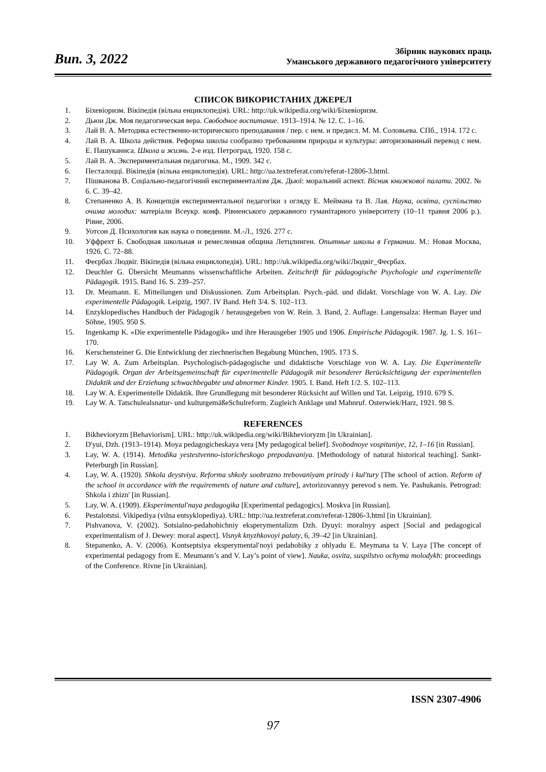Вип. 3, 2022
Збірник наукових праць
Уманського державного педагогічного університету
СПИСОК ВИКОРИСТАНИХ ДЖЕРЕЛ
1. Біхевіоризм. Вікіпедія (вільна енциклопедія). URL: http://uk.wikipedia.org/wiki/Біхевіоризм.
2. Дьюи Дж. Моя педагогическая вера. Свободное воспитание. 1913–1914. № 12. С. 1–16.
3. Лай В. А. Методика естественно-исторического преподавания / пер. с нем. и предисл. М. М. Соловьева. СПб., 1914. 172 с.
4. Лай В. А. Школа действия. Реформа школы сообразно требованиям природы и культуры: авторизованный перевод с нем. Е. Пашуканиса. Школа и жизнь. 2-е изд. Петроград, 1920. 158 с.
5. Лай В. А. Экспериментальная педагогика. М., 1909. 342 с.
6. Песталоцці. Вікіпедія (вільна енциклопедія). URL: http://ua.textreferat.com/referat-12806-3.html.
7. Пішванова В. Соціально-педагогічний експерименталізм Дж. Дьюї: моральний аспект. Вісник книжкової палати. 2002. № 6. С. 39–42.
8. Степаненко А. В. Концепція експериментальної педагогіки з огляду Е. Меймана та В. Лая. Наука, освіта, суспільство очима молодих: матеріали Всеукр. конф. Рівненського державного гуманітарного університету (10–11 травня 2006 р.). Рівне, 2006.
9. Уотсон Д. Психология как наука о поведении. М.-Л., 1926. 277 с.
10. Уффрехт Б. Свободная школьная и ремесленная община Летцлинген. Опытные школы в Германии. М.: Новая Москва, 1926. С. 72–88.
11. Феєрбах Людвіг. Вікіпедія (вільна енциклопедія). URL: http://uk.wikipedia.org/wiki/Людвіг_Феєрбах.
12. Deuchler G. Übersicht Meumanns wissenschaftliche Arbeiten. Zeitschrift für pädagogische Psychologie und experimentelle Pädagogik. 1915. Band 16. S. 239–257.
13. Dr. Meumann. E. Mitteilungen und Diskussionen. Zum Arbeitsplan. Psych.-päd. und didakt. Vorschlage von W. A. Lay. Die experimentelle Pädagogik. Leipzig, 1907. IV Band. Heft 3/4. S. 102–113.
14. Enzyklopedisches Handbuch der Pädagogik / herausgegeben von W. Rein. 3. Band, 2. Auflage. Langensalza: Herman Bayer und Söhne, 1905. 950 S.
15. Ingenkamp K. «Die experimentelle Pädagogik» und ihre Herausgeber 1905 und 1906. Empirische Pädagogik. 1987. Jg. 1. S. 161–170.
16. Kerschensteiner G. Die Entwicklung der ziechnerischen Begabung München, 1905. 173 S.
17. Lay W. A. Zum Arbeitsplan. Psychologisch-pädagogische und didaktische Vorschlage von W. A. Lay. Die Experimentelle Pädagogik. Organ der Arbeitsgemeinschaft für experimentelle Pädagogik mit besonderer Berücksichtigung der experimentellen Didaktik und der Erziehung schwachbegabte und abnormer Kinder. 1905. I. Band. Heft 1/2. S. 102–113.
18. Lay W. A. Experimentelle Didaktik. Ihre Grundlegung mit besonderer Rücksicht auf Willen und Tat. Leipzig, 1910. 679 S.
19. Lay W. A. Tatschulealsnatur- und kulturgemäßeSchulreform. Zugleich Anklage und Mahnruf. Osterwiek/Harz, 1921. 98 S.
REFERENCES
1. Bikhevioryzm [Behaviorism]. URL: http://uk.wikipedia.org/wiki/Bikhevioryzm [in Ukrainian].
2. D'yui, Dzh. (1913–1914). Moya pedagogicheskaya vera [My pedagogical belief]. Svobodnoye vospitaniye, 12, 1–16 [in Russian].
3. Lay, W. A. (1914). Metodika yestestvenno-istoricheskogo prepodavaniya. [Methodology of natural historical teaching]. Sankt-Peterburgh [in Russian].
4. Lay, W. A. (1920). Shkola deystviya. Reforma shkoly soobrazno trebovaniyam prirody i kul'tury [The school of action. Reform of the school in accordance with the requirements of nature and culture], avtorizovannyy perevod s nem. Ye. Pashukanis. Petrograd: Shkola i zhizn' [in Russian].
5. Lay, W. A. (1909). Eksperimental'naya pedagogika [Experimental pedagogics]. Moskva [in Russian].
6. Pestalotstsi. Vikipediya (vilna entsyklopediya). URL: http://ua.textreferat.com/referat-12806-3.html [in Ukrainian].
7. Pishvanova, V. (2002). Sotsialno-pedahohichniy eksperymentalizm Dzh. Dyuyi: moralnyy aspect [Social and pedagogical experimentalism of J. Dewey: moral aspect]. Visnyk knyzhkovoyi palaty, 6, 39–42 [in Ukrainian].
8. Stepanenko, A. V. (2006). Kontseptsiya eksperymental′noyi pedahohiky z ohlyadu E. Meymana ta V. Laya [The concept of experimental pedagogy from E. Meumann’s and V. Lay’s point of view]. Nauka, osvita, suspilstvo ochyma molodykh: proceedings of the Conference. Rivne [in Ukrainian].
ISSN 2307-4906
97